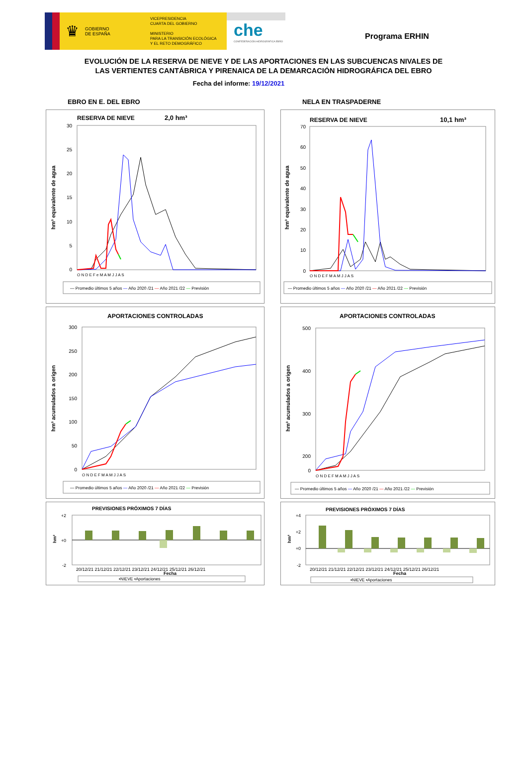♛ GOBIERNO
DE ESPAÑA
VICEPRESIDENCIA
CUARTA DEL GOBIERNO
MINISTERIO
PARA LA TRANSICIÓN ECOLÓGICA
Y EL RETO DEMOGRÁFICO
che
CONFEDERACIÓN HIDROGRÁFICA EBRO
Programa ERHIN
EVOLUCIÓN DE LA RESERVA DE NIEVE Y DE LAS APORTACIONES EN LAS SUBCUENCAS NIVALES DE
LAS VERTIENTES CANTÁBRICA Y PIRENAICA DE LA DEMARCACIÓN HIDROGRÁFICA DEL EBRO
Fecha del informe: 19/12/2021
EBRO EN E. DEL EBRO
RESERVA DE NIEVE
2,0 hm³
hm³ equivalente de agua
30
25
20
15
10
5
0
O N D E F e M A M J J A S
— Promedio últimos 5 años — Año 2020 /21 — Año 2021 /22 — Previsión
APORTACIONES CONTROLADAS
hm³ acumulados a origen
300
250
200
150
100
50
0
O N D E F M A M J J A S
— Promedio últimos 5 años — Año 2020 /21 — Año 2021 /22 — Previsión
PREVISIONES PRÓXIMOS 7 DÍAS
hm³
+2
+0
-2
20/12/21 21/12/21 22/12/21 23/12/21 24/12/21 25/12/21 26/12/21
Fecha
▪NIEVE ▪Aportaciones
NELA EN TRASPADERNE
RESERVA DE NIEVE
10,1 hm³
hm³ equivalente de agua
70
60
50
40
30
20
10
0
O N D E F M A M J J A S
— Promedio últimos 5 años — Año 2020 /21 — Año 2021 /22 — Previsión
APORTACIONES CONTROLADAS
hm³ acumulados a origen
500
400
300
200
0
O N D E F M A M J J A S
— Promedio últimos 5 años — Año 2020 /21 — Año 2021 /22 — Previsión
PREVISIONES PRÓXIMOS 7 DÍAS
hm³
+4
+2
+0
-2
20/12/21 21/12/21 22/12/21 23/12/21 24/12/21 25/12/21 26/12/21
Fecha
▪NIEVE ▪Aportaciones